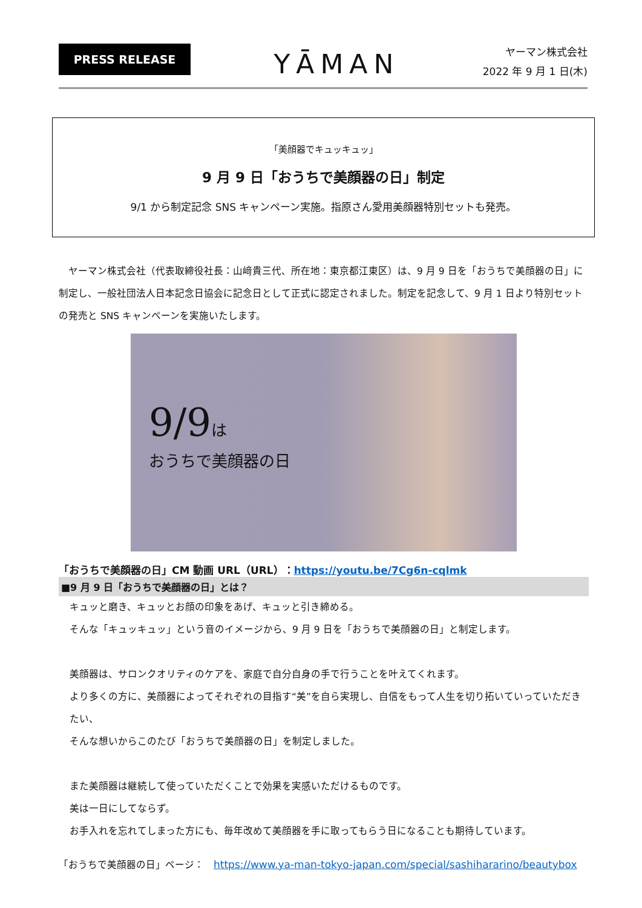PRESS RELEASE
YĀMAN
ヤーマン株式会社
2022 年 9 月 1 日(木)
「美顔器でキュッキュッ」
9 月 9 日「おうちで美顔器の日」制定
9/1 から制定記念 SNS キャンペーン実施。指原さん愛用美顔器特別セットも発売。
　ヤーマン株式会社（代表取締役社長：山﨑貴三代、所在地：東京都江東区）は、9 月 9 日を「おうちで美顔器の日」に制定し、一般社団法人日本記念日協会に記念日として正式に認定されました。制定を記念して、9 月 1 日より特別セットの発売と SNS キャンペーンを実施いたします。
9/9は
おうちで美顔器の日
「おうちで美顔器の日」CM 動画 URL（URL）：https://youtu.be/7Cg6n-cqlmk
■9 月 9 日「おうちで美顔器の日」とは？
キュッと磨き、キュッとお顔の印象をあげ、キュッと引き締める。
そんな「キュッキュッ」という音のイメージから、9 月 9 日を「おうちで美顔器の日」と制定します。
美顔器は、サロンクオリティのケアを、家庭で自分自身の手で行うことを叶えてくれます。
より多くの方に、美顔器によってそれぞれの目指す“美”を自ら実現し、自信をもって人生を切り拓いていっていただきたい、
そんな想いからこのたび「おうちで美顔器の日」を制定しました。
また美顔器は継続して使っていただくことで効果を実感いただけるものです。
美は一日にしてならず。
お手入れを忘れてしまった方にも、毎年改めて美顔器を手に取ってもらう日になることも期待しています。
「おうちで美顔器の日」ページ：　https://www.ya-man-tokyo-japan.com/special/sashihararino/beautybox